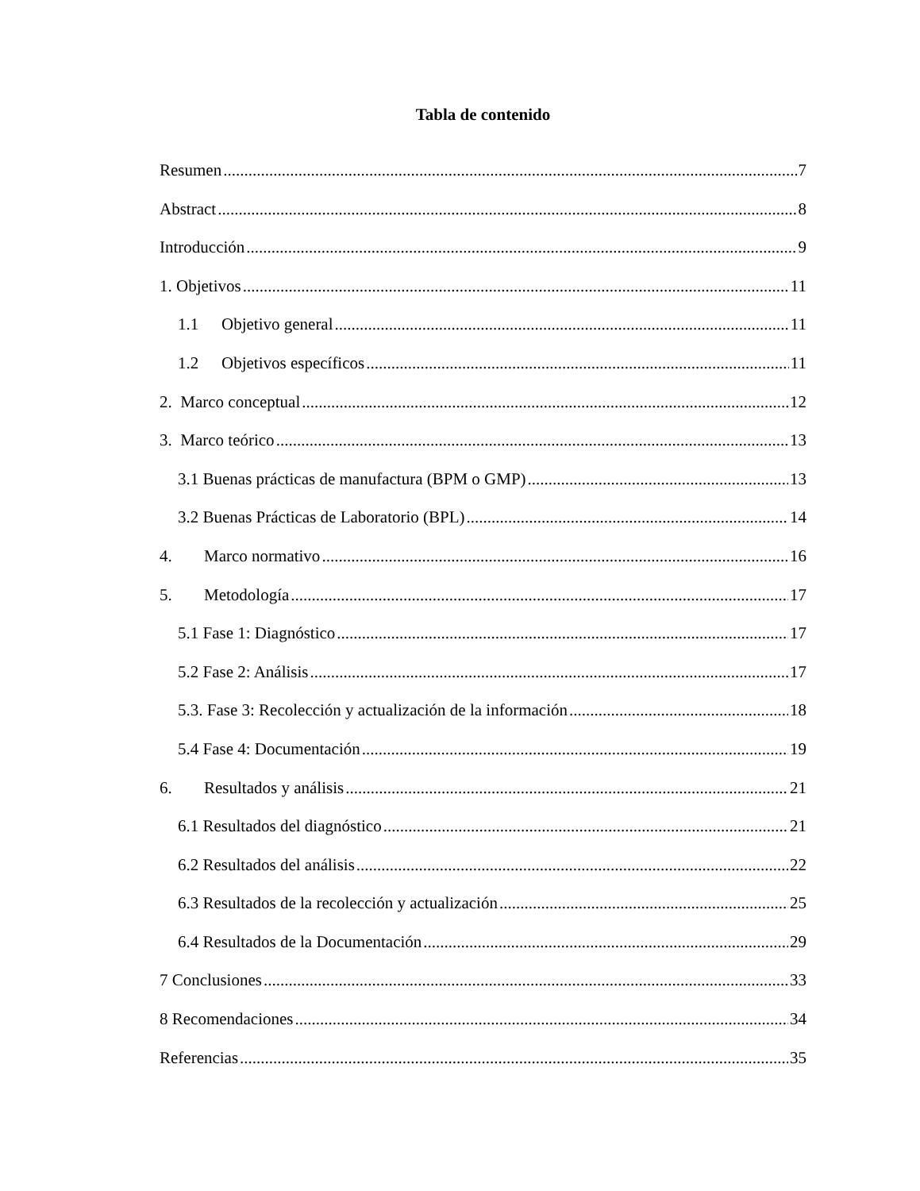Tabla de contenido
Resumen 7
Abstract 8
Introducción 9
1. Objetivos 11
1.1 Objetivo general 11
1.2 Objetivos específicos 11
2. Marco conceptual 12
3. Marco teórico 13
3.1 Buenas prácticas de manufactura (BPM o GMP) 13
3.2 Buenas Prácticas de Laboratorio (BPL) 14
4. Marco normativo 16
5. Metodología 17
5.1 Fase 1: Diagnóstico 17
5.2 Fase 2: Análisis 17
5.3. Fase 3: Recolección y actualización de la información 18
5.4 Fase 4: Documentación 19
6. Resultados y análisis 21
6.1 Resultados del diagnóstico 21
6.2 Resultados del análisis 22
6.3 Resultados de la recolección y actualización 25
6.4 Resultados de la Documentación 29
7 Conclusiones 33
8 Recomendaciones 34
Referencias 35